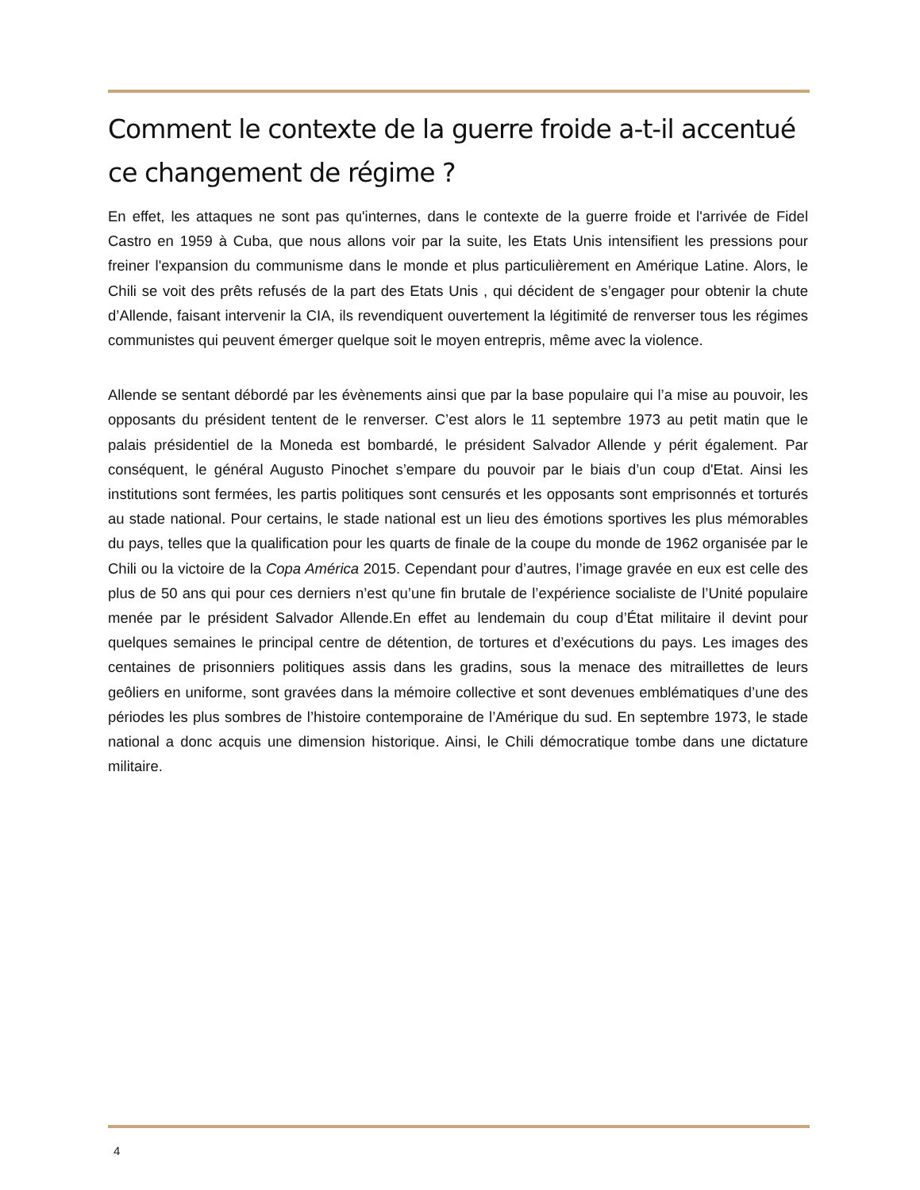Comment le contexte de la guerre froide a-t-il accentué ce changement de régime ?
En effet, les attaques ne sont pas qu'internes, dans le contexte de la guerre froide et l'arrivée de Fidel Castro en 1959 à Cuba, que nous allons voir par la suite, les Etats Unis intensifient les pressions pour freiner l'expansion du communisme dans le monde et plus particulièrement en Amérique Latine. Alors, le Chili se voit des prêts refusés de la part des Etats Unis , qui décident de s’engager pour obtenir la chute d’Allende, faisant intervenir la CIA, ils revendiquent ouvertement la légitimité de renverser tous les régimes communistes qui peuvent émerger quelque soit le moyen entrepris, même avec la violence.
Allende se sentant débordé par les évènements ainsi que par la base populaire qui l’a mise au pouvoir, les opposants du président tentent de le renverser. C’est alors le 11 septembre 1973 au petit matin que le palais présidentiel de la Moneda est bombardé, le président Salvador Allende y périt également. Par conséquent, le général Augusto Pinochet s’empare du pouvoir par le biais d’un coup d'Etat. Ainsi les institutions sont fermées, les partis politiques sont censurés et les opposants sont emprisonnés et torturés au stade national. Pour certains, le stade national est un lieu des émotions sportives les plus mémorables du pays, telles que la qualification pour les quarts de finale de la coupe du monde de 1962 organisée par le Chili ou la victoire de la Copa América 2015. Cependant pour d’autres, l’image gravée en eux est celle des plus de 50 ans qui pour ces derniers n’est qu’une fin brutale de l’expérience socialiste de l’Unité populaire menée par le président Salvador Allende.En effet au lendemain du coup d’État militaire il devint pour quelques semaines le principal centre de détention, de tortures et d’exécutions du pays. Les images des centaines de prisonniers politiques assis dans les gradins, sous la menace des mitraillettes de leurs geôliers en uniforme, sont gravées dans la mémoire collective et sont devenues emblématiques d’une des périodes les plus sombres de l’histoire contemporaine de l’Amérique du sud. En septembre 1973, le stade national a donc acquis une dimension historique. Ainsi, le Chili démocratique tombe dans une dictature militaire.
4